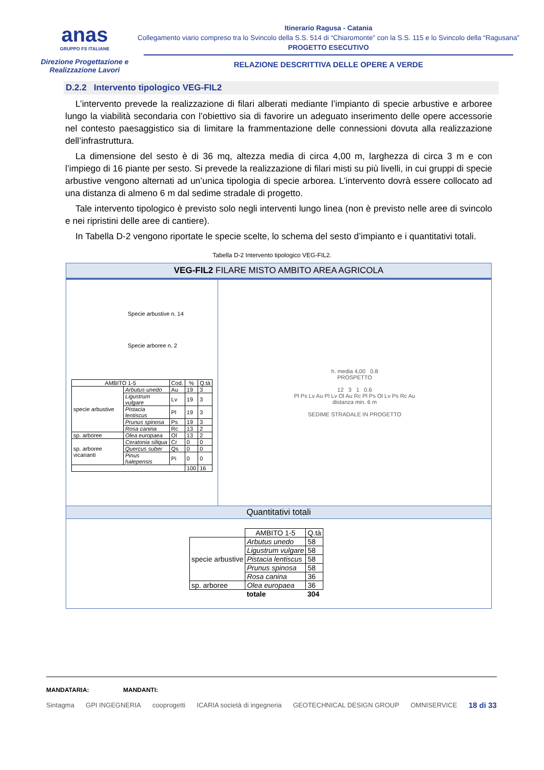anas
GRUPPO FS ITALIANE
Direzione Progettazione e
Realizzazione Lavori
Itinerario Ragusa - Catania
Collegamento viario compreso tra lo Svincolo della S.S. 514 di “Chiaromonte” con la S.S. 115 e lo Svincolo della “Ragusana”
PROGETTO ESECUTIVO
RELAZIONE DESCRITTIVA DELLE OPERE A VERDE
D.2.2 Intervento tipologico VEG-FIL2
L’intervento prevede la realizzazione di filari alberati mediante l’impianto di specie arbustive e arboree lungo la viabilità secondaria con l’obiettivo sia di favorire un adeguato inserimento delle opere accessorie nel contesto paesaggistico sia di limitare la frammentazione delle connessioni dovuta alla realizzazione dell’infrastruttura.
La dimensione del sesto è di 36 mq, altezza media di circa 4,00 m, larghezza di circa 3 m e con l’impiego di 16 piante per sesto. Si prevede la realizzazione di filari misti su più livelli, in cui gruppi di specie arbustive vengono alternati ad un’unica tipologia di specie arborea. L’intervento dovrà essere collocato ad una distanza di almeno 6 m dal sedime stradale di progetto.
Tale intervento tipologico è previsto solo negli interventi lungo linea (non è previsto nelle aree di svincolo e nei ripristini delle aree di cantiere).
In Tabella D-2 vengono riportate le specie scelte, lo schema del sesto d’impianto e i quantitativi totali.
Tabella D-2 Intervento tipologico VEG-FIL2.
VEG-FIL2 FILARE MISTO AMBITO AREA AGRICOLA
Specie arbustive n. 14
Specie arboree n. 2
| AMBITO 1-5 | | Cod. | % | Q.tà |
| --- | --- | --- | --- | --- |
| specie arbustive | Arbutus unedo | Au | 19 | 3 |
| | Ligustrum vulgare | Lv | 19 | 3 |
| | Pistacia lentiscus | Pl | 19 | 3 |
| | Prunus spinosa | Ps | 19 | 3 |
| | Rosa canina | Rc | 13 | 2 |
| sp. arboree | Olea europaea | Ol | 13 | 2 |
| sp. arboree vicarianti | Ceratonia siliqua | Cr | 0 | 0 |
| | Quercus suber | Qs | 0 | 0 |
| | Pinus halepensis | Pi | 0 | 0 |
| | | | 100 | 16 |
h. media 4,00 0.8
PROSPETTO
12 3 1 0.6
Pl Ps Lv Au Pl Lv Ol Au Rc Pl Ps Ol Lv Ps Rc Au
distanza min. 6 m
SEDIME STRADALE IN PROGETTO
Quantitativi totali
| | AMBITO 1-5 | Q.tà |
| specie arbustive | Arbutus unedo | 58 |
| | Ligustrum vulgare | 58 |
| | Pistacia lentiscus | 58 |
| | Prunus spinosa | 58 |
| | Rosa canina | 36 |
| sp. arboree | Olea europaea | 36 |
| | totale | 304 |
MANDATARIA: MANDANTI:
Sintagma GPI INGEGNERIA cooprogetti ICARIA società di ingegneria GEOTECHNICAL DESIGN GROUP OMNISERVICE 18 di 33